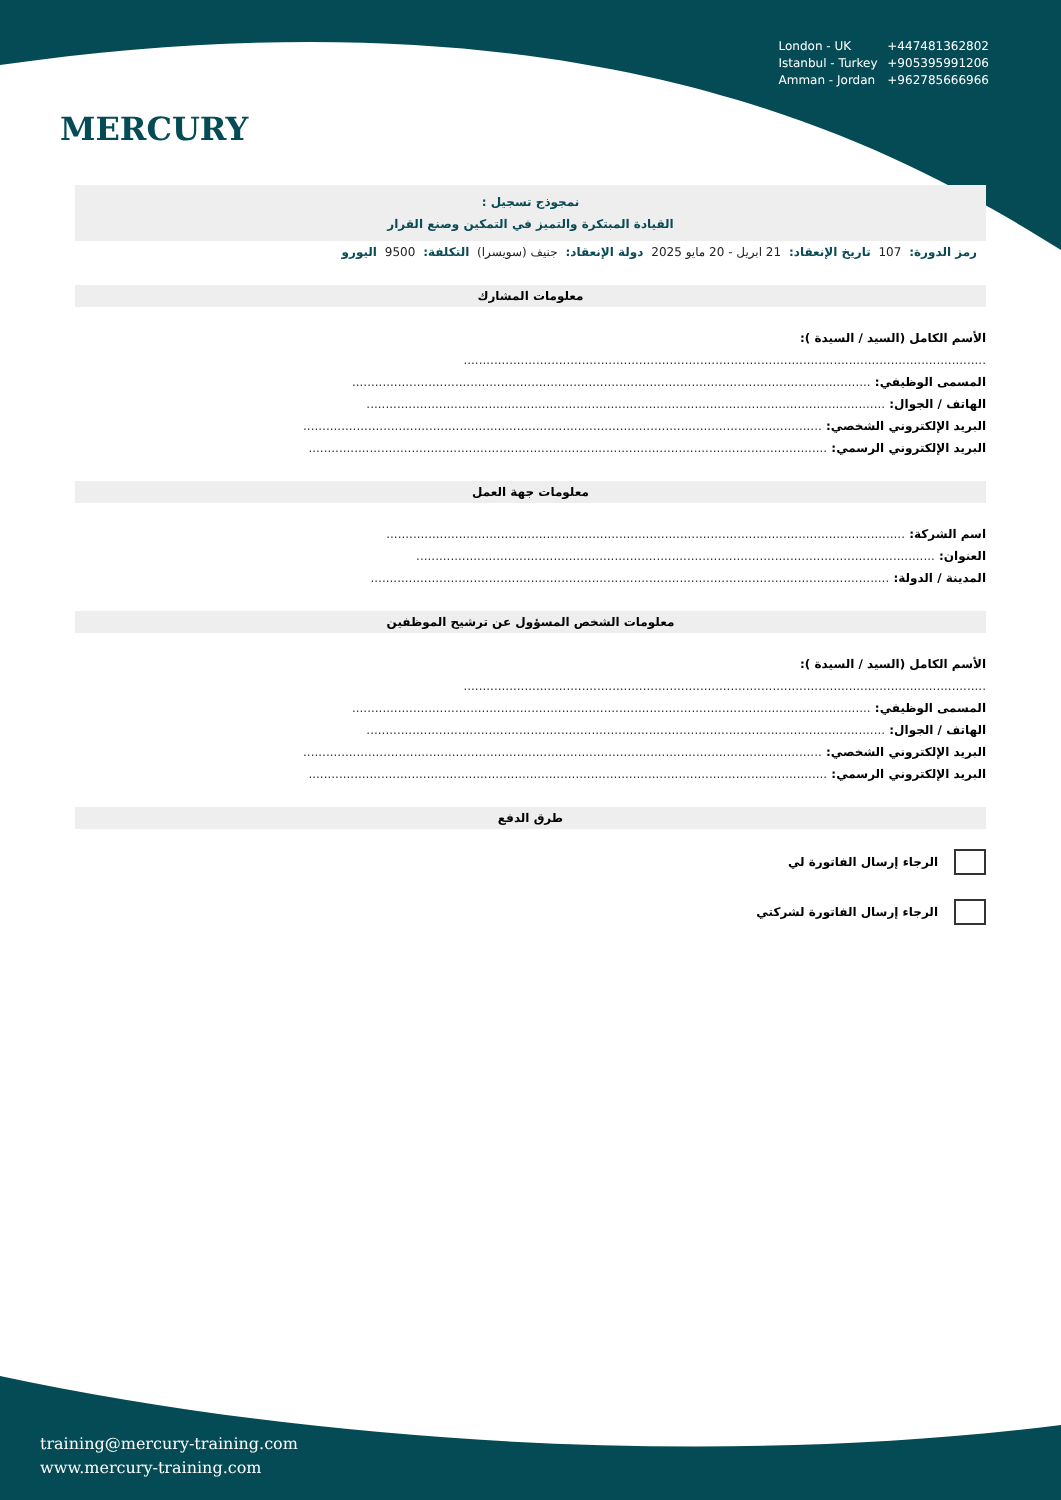MERCURY
London - UK +447481362802
Istanbul - Turkey +905395991206
Amman - Jordan +962785666966
نمجوذج تسجيل :
القيادة المبتكرة والتميز في التمكين وصنع القرار
رمز الدورة: 107 تاريخ الإنعقاد: 21 ابريل - 20 مايو 2025 دولة الإنعقاد: جنيف (سويسرا) التكلفة: 9500 اليورو
معلومات المشارك
الأسم الكامل (السيد / السيدة ):
.........................................................................................................................................
المسمى الوظيفي: ........................................................................................................................................
الهاتف / الجوال: ........................................................................................................................................
البريد الإلكتروني الشخصي: ........................................................................................................................................
البريد الإلكتروني الرسمي: ........................................................................................................................................
معلومات جهة العمل
اسم الشركة: ........................................................................................................................................
العنوان: ........................................................................................................................................
المدينة / الدولة: ........................................................................................................................................
معلومات الشخص المسؤول عن ترشيح الموظفين
الأسم الكامل (السيد / السيدة ):
.........................................................................................................................................
المسمى الوظيفي: ........................................................................................................................................
الهاتف / الجوال: ........................................................................................................................................
البريد الإلكتروني الشخصي: ........................................................................................................................................
البريد الإلكتروني الرسمي: ........................................................................................................................................
طرق الدفع
الرجاء إرسال الفاتورة لي
الرجاء إرسال الفاتورة لشركتي
training@mercury-training.com
www.mercury-training.com